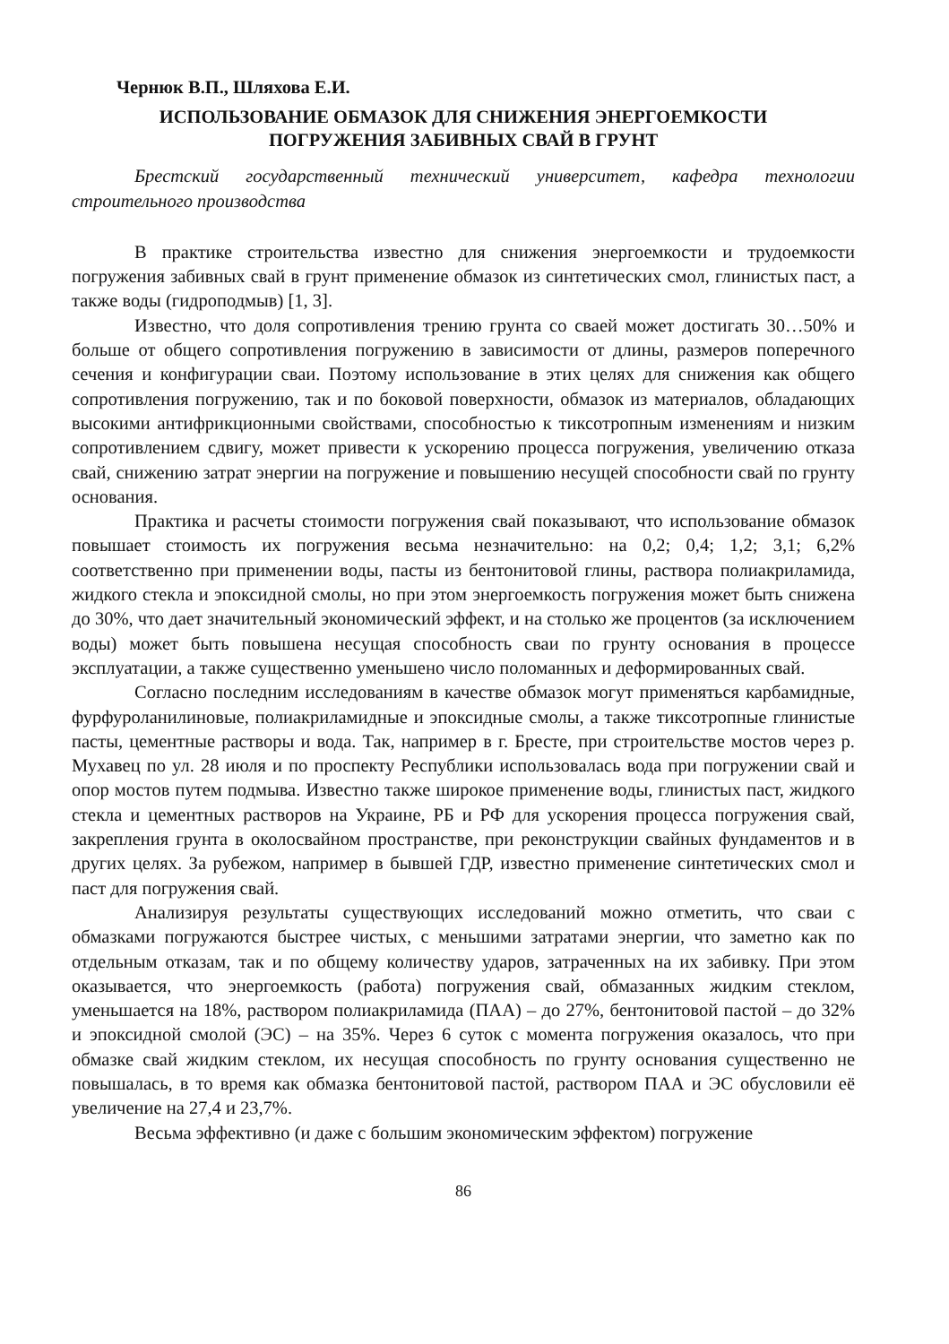Чернюк В.П., Шляхова Е.И.
ИСПОЛЬЗОВАНИЕ ОБМАЗОК ДЛЯ СНИЖЕНИЯ ЭНЕРГОЕМКОСТИ
ПОГРУЖЕНИЯ ЗАБИВНЫХ СВАЙ В ГРУНТ
Брестский государственный технический университет, кафедра технологии строительного производства
В практике строительства известно для снижения энергоемкости и трудоемкости погружения забивных свай в грунт применение обмазок из синтетических смол, глинистых паст, а также воды (гидроподмыв) [1, 3].
Известно, что доля сопротивления трению грунта со сваей может достигать 30…50% и больше от общего сопротивления погружению в зависимости от длины, размеров поперечного сечения и конфигурации сваи. Поэтому использование в этих целях для снижения как общего сопротивления погружению, так и по боковой поверхности, обмазок из материалов, обладающих высокими антифрикционными свойствами, способностью к тиксотропным изменениям и низким сопротивлением сдвигу, может привести к ускорению процесса погружения, увеличению отказа свай, снижению затрат энергии на погружение и повышению несущей способности свай по грунту основания.
Практика и расчеты стоимости погружения свай показывают, что использование обмазок повышает стоимость их погружения весьма незначительно: на 0,2; 0,4; 1,2; 3,1; 6,2% соответственно при применении воды, пасты из бентонитовой глины, раствора полиакриламида, жидкого стекла и эпоксидной смолы, но при этом энергоемкость погружения может быть снижена до 30%, что дает значительный экономический эффект, и на столько же процентов (за исключением воды) может быть повышена несущая способность сваи по грунту основания в процессе эксплуатации, а также существенно уменьшено число поломанных и деформированных свай.
Согласно последним исследованиям в качестве обмазок могут применяться карбамидные, фурфуроланилиновые, полиакриламидные и эпоксидные смолы, а также тиксотропные глинистые пасты, цементные растворы и вода. Так, например в г. Бресте, при строительстве мостов через р. Мухавец по ул. 28 июля и по проспекту Республики использовалась вода при погружении свай и опор мостов путем подмыва. Известно также широкое применение воды, глинистых паст, жидкого стекла и цементных растворов на Украине, РБ и РФ для ускорения процесса погружения свай, закрепления грунта в околосвайном пространстве, при реконструкции свайных фундаментов и в других целях. За рубежом, например в бывшей ГДР, известно применение синтетических смол и паст для погружения свай.
Анализируя результаты существующих исследований можно отметить, что сваи с обмазками погружаются быстрее чистых, с меньшими затратами энергии, что заметно как по отдельным отказам, так и по общему количеству ударов, затраченных на их забивку. При этом оказывается, что энергоемкость (работа) погружения свай, обмазанных жидким стеклом, уменьшается на 18%, раствором полиакриламида (ПАА) – до 27%, бентонитовой пастой – до 32% и эпоксидной смолой (ЭС) – на 35%. Через 6 суток с момента погружения оказалось, что при обмазке свай жидким стеклом, их несущая способность по грунту основания существенно не повышалась, в то время как обмазка бентонитовой пастой, раствором ПАА и ЭС обусловили её увеличение на 27,4 и 23,7%.
Весьма эффективно (и даже с большим экономическим эффектом) погружение
86